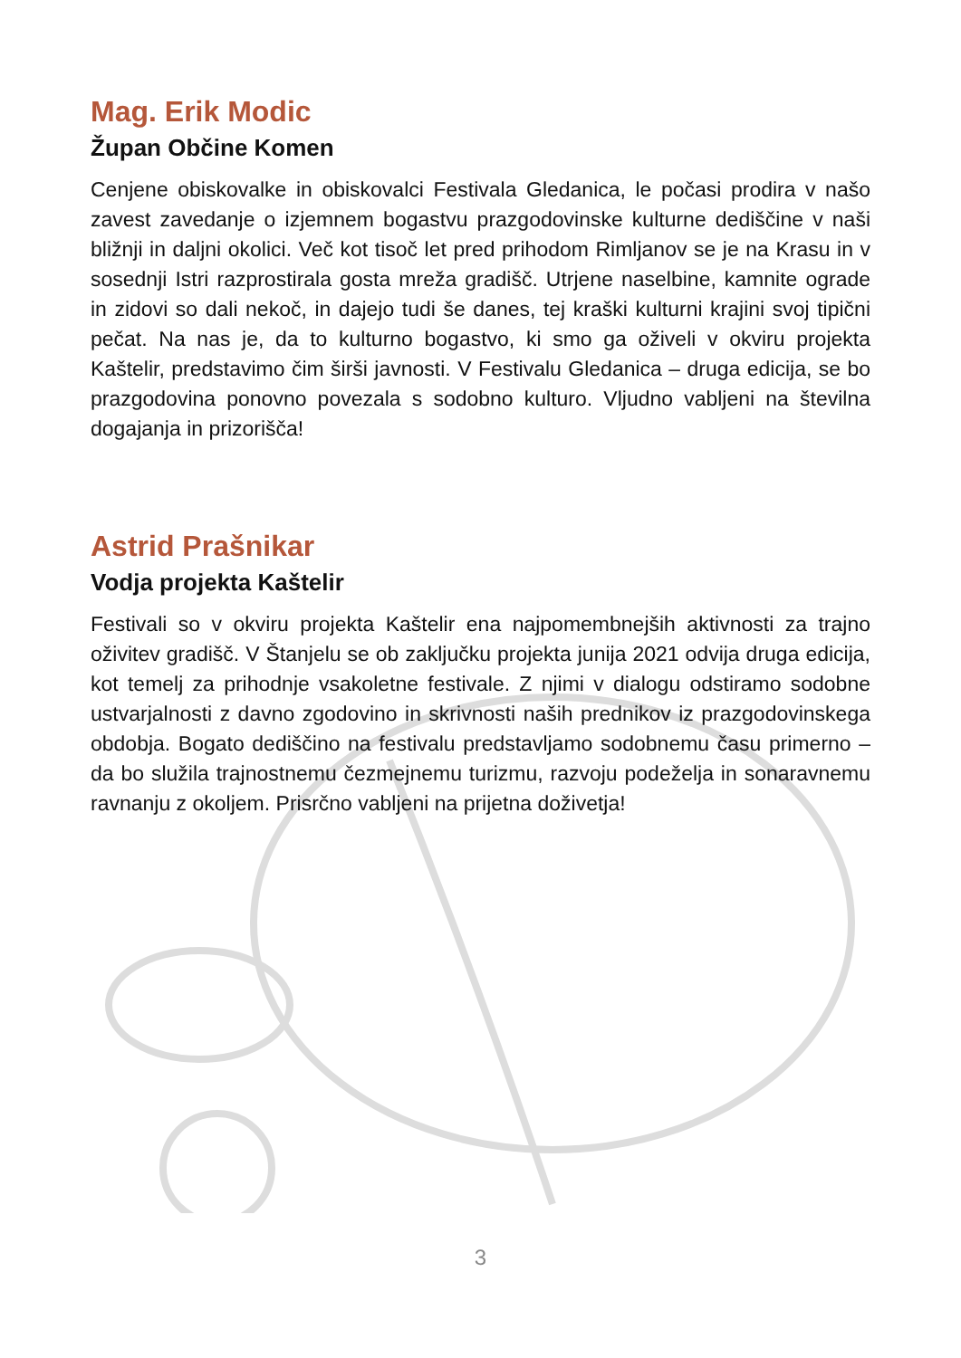Mag. Erik Modic
Župan Občine Komen
Cenjene obiskovalke in obiskovalci Festivala Gledanica, le počasi prodira v našo zavest zavedanje o izjemnem bogastvu prazgodovinske kulturne dediščine v naši bližnji in daljni okolici. Več kot tisoč let pred prihodom Rimljanov se je na Krasu in v sosednji Istri razprostirala gosta mreža gradišč. Utrjene naselbine, kamnite ograde in zidovi so dali nekoč, in dajejo tudi še danes, tej kraški kulturni krajini svoj tipični pečat. Na nas je, da to kulturno bogastvo, ki smo ga oživeli v okviru projekta Kaštelir, predstavimo čim širši javnosti. V Festivalu Gledanica – druga edicija, se bo prazgodovina ponovno povezala s sodobno kulturo. Vljudno vabljeni na številna dogajanja in prizorišča!
Astrid Prašnikar
Vodja projekta Kaštelir
Festivali so v okviru projekta Kaštelir ena najpomembnejših aktivnosti za trajno oživitev gradišč. V Štanjelu se ob zaključku projekta junija 2021 odvija druga edicija, kot temelj za prihodnje vsakoletne festivale. Z njimi v dialogu odstiramo sodobne ustvarjalnosti z davno zgodovino in skrivnosti naših prednikov iz prazgodovinskega obdobja. Bogato dediščino na festivalu predstavljamo sodobnemu času primerno – da bo služila trajnostnemu čezmejnemu turizmu, razvoju podeželja in sonaravnemu ravnanju z okoljem. Prisrčno vabljeni na prijetna doživetja!
3